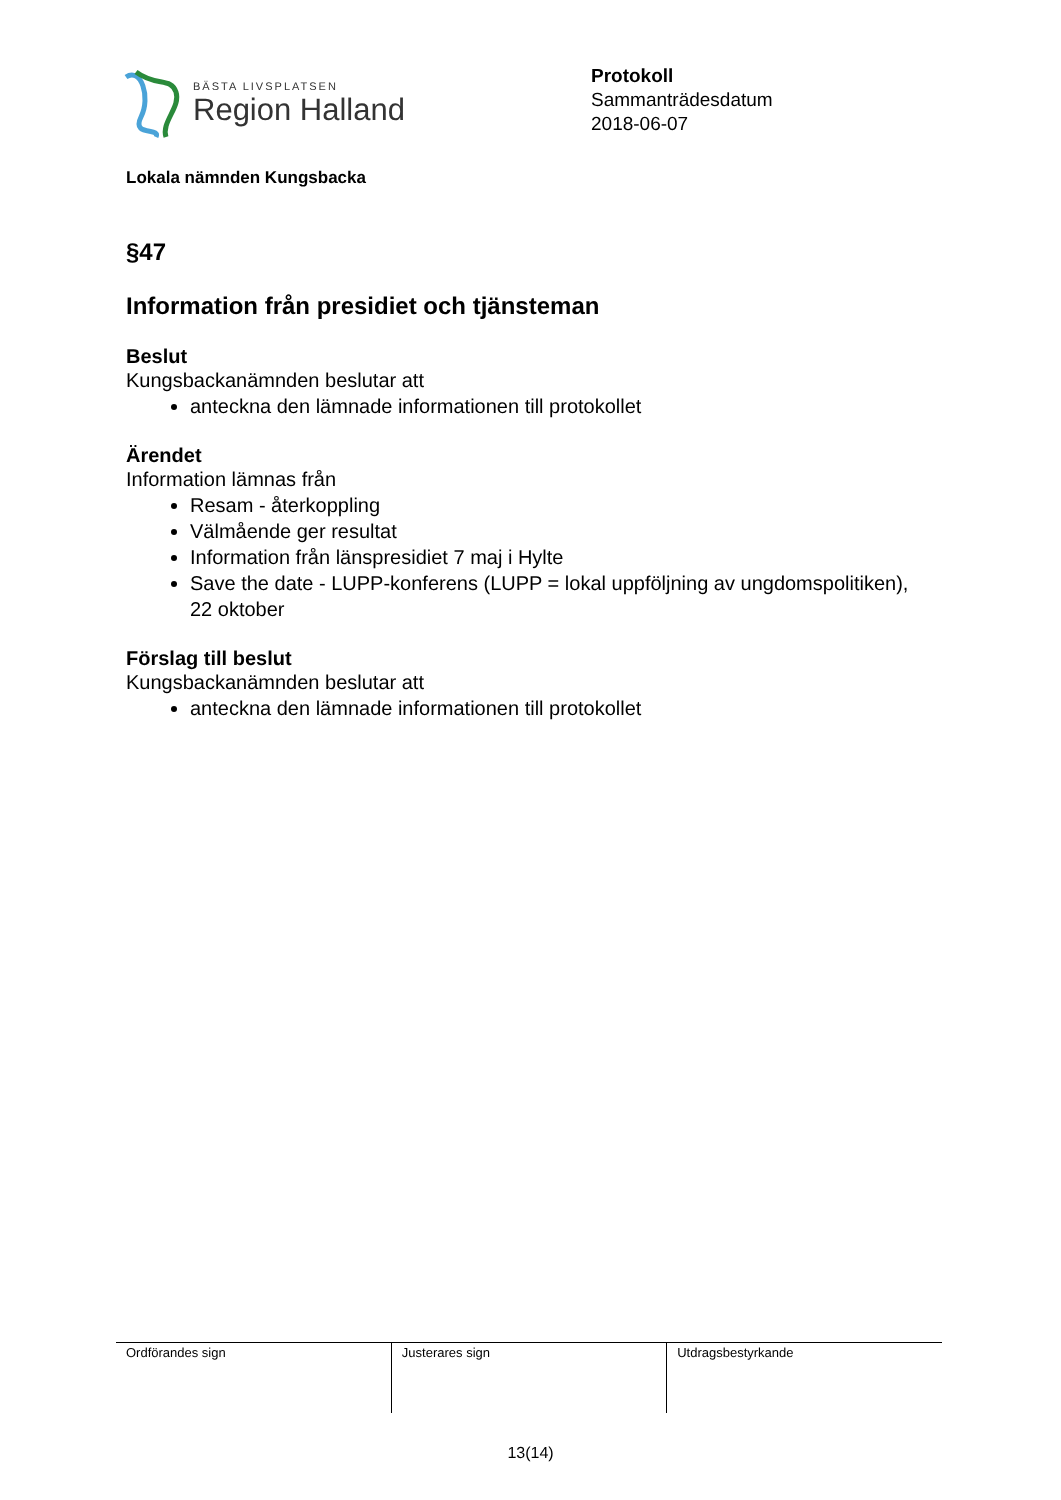BÄSTA LIVSPLATSEN
Region Halland
Protokoll
Sammanträdesdatum
2018-06-07
Lokala nämnden Kungsbacka
§47
Information från presidiet och tjänsteman
Beslut
Kungsbackanämnden beslutar att
anteckna den lämnade informationen till protokollet
Ärendet
Information lämnas från
Resam - återkoppling
Välmående ger resultat
Information från länspresidiet 7 maj i Hylte
Save the date - LUPP-konferens (LUPP = lokal uppföljning av ungdomspolitiken), 22 oktober
Förslag till beslut
Kungsbackanämnden beslutar att
anteckna den lämnade informationen till protokollet
| Ordförandes sign | Justerares sign | Utdragsbestyrkande |
13(14)